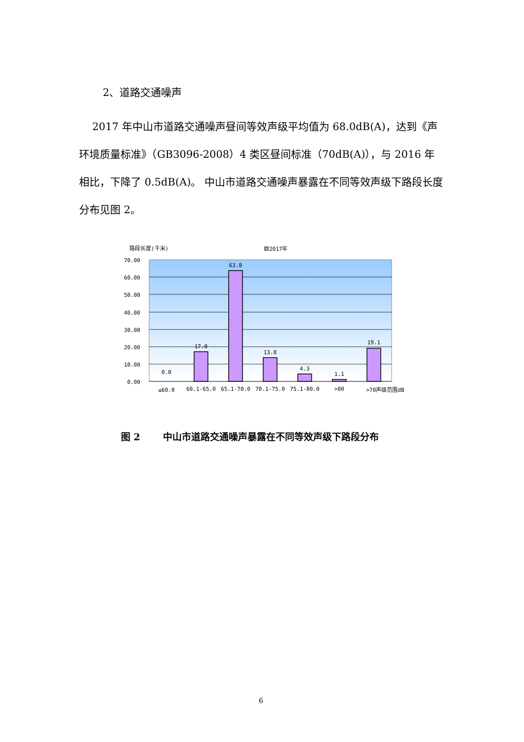2、道路交通噪声
2017 年中山市道路交通噪声昼间等效声级平均值为 68.0dB(A)，达到《声环境质量标准》（GB3096-2008）4 类区昼间标准（70dB(A)），与 2016 年相比，下降了 0.5dB(A)。 中山市道路交通噪声暴露在不同等效声级下路段长度分布见图 2。
路段长度(千米)
2017年
70.00
60.00
50.00
40.00
30.00
20.00
10.00
0.00
0.0
17.0
63.8
13.8
4.3
1.1
19.1
≤60.0
60.1-65.0
65.1-70.0
70.1-75.0
75.1-80.0
>80
>70声级范围dB
图 2 中山市道路交通噪声暴露在不同等效声级下路段分布
6